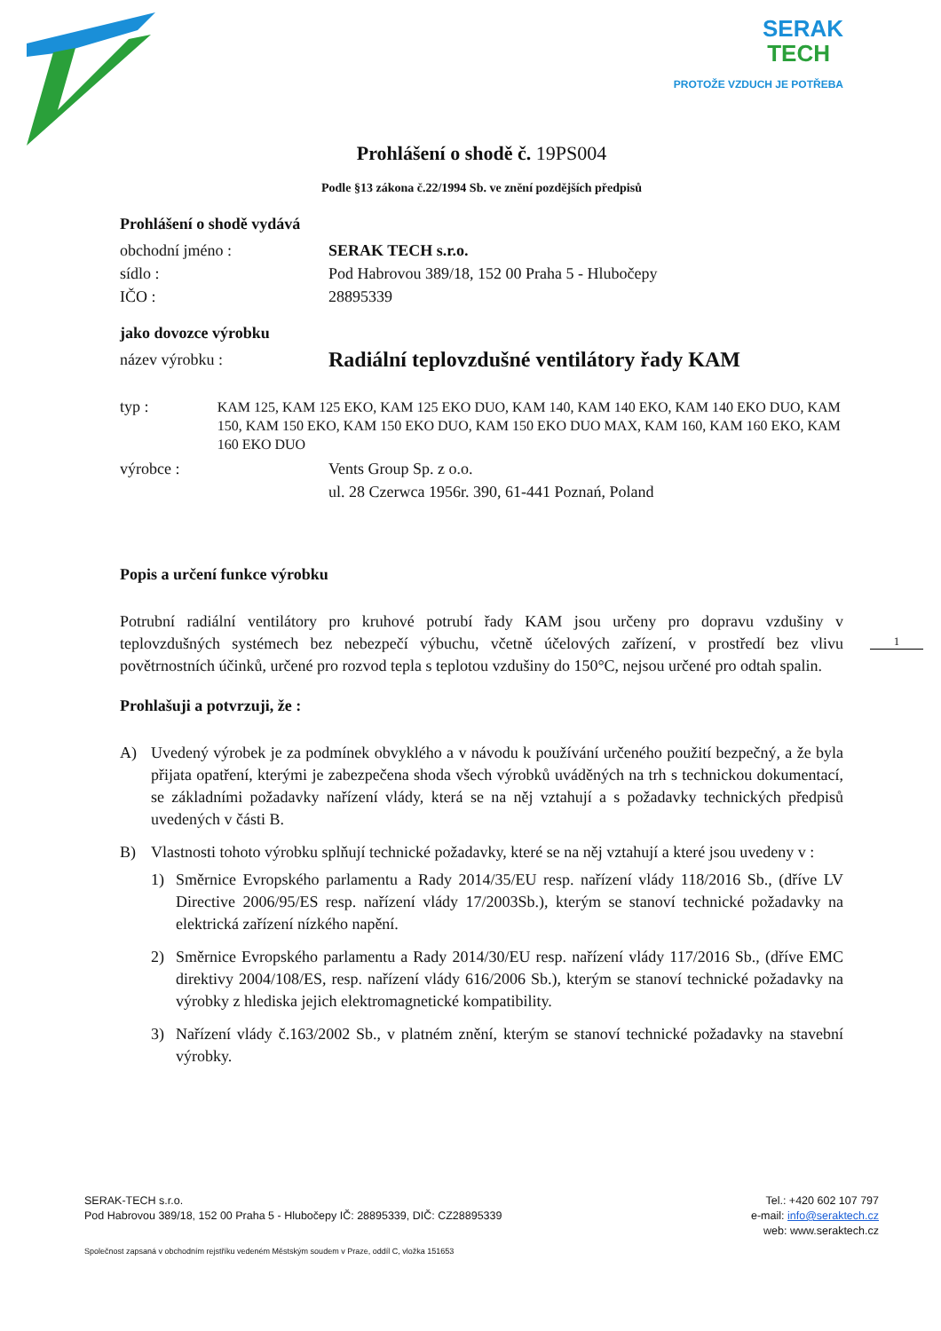SERAK
TECH
PROTOŽE VZDUCH JE POTŘEBA
Prohlášení o shodě č. 19PS004
Podle §13 zákona č.22/1994 Sb. ve znění pozdějších předpisů
Prohlášení o shodě vydává
obchodní jméno : SERAK TECH s.r.o.
sídlo : Pod Habrovou 389/18, 152 00 Praha 5 - Hlubočepy
IČO : 28895339
jako dovozce výrobku
název výrobku :
Radiální teplovzdušné ventilátory řady KAM
typ : KAM 125, KAM 125 EKO, KAM 125 EKO DUO, KAM 140, KAM 140 EKO, KAM 140 EKO DUO, KAM 150, KAM 150 EKO, KAM 150 EKO DUO, KAM 150 EKO DUO MAX, KAM 160, KAM 160 EKO, KAM 160 EKO DUO
výrobce : Vents Group Sp. z o.o.
ul. 28 Czerwca 1956r. 390, 61-441 Poznań, Poland
Popis a určení funkce výrobku
Potrubní radiální ventilátory pro kruhové potrubí řady KAM jsou určeny pro dopravu vzdušiny v teplovzdušných systémech bez nebezpečí výbuchu, včetně účelových zařízení, v prostředí bez vlivu povětrnostních účinků, určené pro rozvod tepla s teplotou vzdušiny do 150°C, nejsou určené pro odtah spalin.
Prohlašuji a potvrzuji, že :
A) Uvedený výrobek je za podmínek obvyklého a v návodu k používání určeného použití bezpečný, a že byla přijata opatření, kterými je zabezpečena shoda všech výrobků uváděných na trh s technickou dokumentací, se základními požadavky nařízení vlády, která se na něj vztahují a s požadavky technických předpisů uvedených v části B.
B) Vlastnosti tohoto výrobku splňují technické požadavky, které se na něj vztahují a které jsou uvedeny v :
1) Směrnice Evropského parlamentu a Rady 2014/35/EU resp. nařízení vlády 118/2016 Sb., (dříve LV Directive 2006/95/ES resp. nařízení vlády 17/2003Sb.), kterým se stanoví technické požadavky na elektrická zařízení nízkého napění.
2) Směrnice Evropského parlamentu a Rady 2014/30/EU resp. nařízení vlády 117/2016 Sb., (dříve EMC direktivy 2004/108/ES, resp. nařízení vlády 616/2006 Sb.), kterým se stanoví technické požadavky na výrobky z hlediska jejich elektromagnetické kompatibility.
3) Nařízení vlády č.163/2002 Sb., v platném znění, kterým se stanoví technické požadavky na stavební výrobky.
1
SERAK-TECH s.r.o.
Pod Habrovou 389/18, 152 00 Praha 5 - Hlubočepy IČ: 28895339, DIČ: CZ28895339
Tel.: +420 602 107 797
e-mail: info@seraktech.cz
web: www.seraktech.cz
Společnost zapsaná v obchodním rejstříku vedeném Městským soudem v Praze, oddíl C, vložka 151653